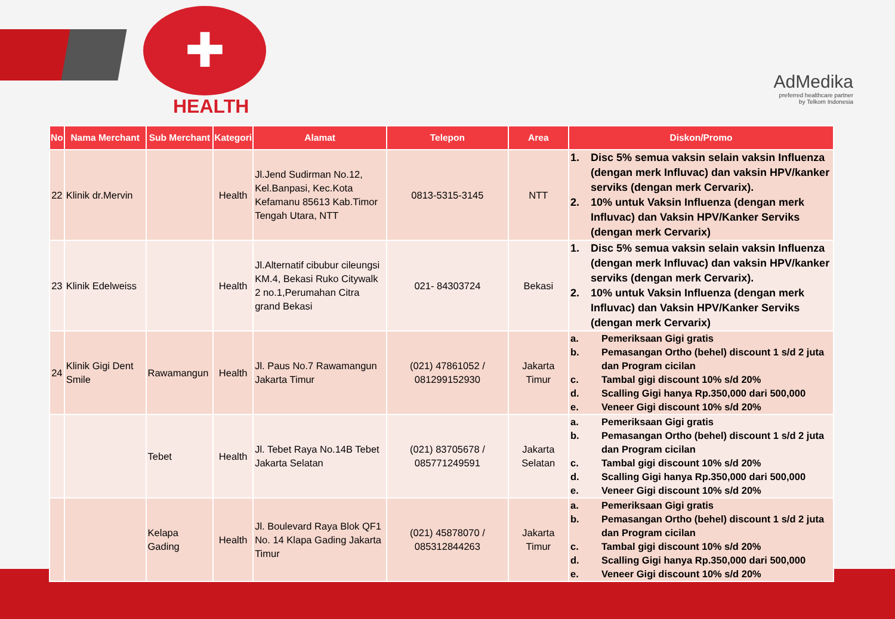✚
HEALTH
AdMedika
preferred healthcare partner
by Telkom Indonesia
| No | Nama Merchant | Sub Merchant | Kategori | Alamat | Telepon | Area | Diskon/Promo |
| --- | --- | --- | --- | --- | --- | --- | --- |
| 22 | Klinik dr.Mervin | | Health | Jl.Jend Sudirman No.12, Kel.Banpasi, Kec.Kota Kefamanu 85613 Kab.Timor Tengah Utara, NTT | 0813-5315-3145 | NTT | 1. Disc 5% semua vaksin selain vaksin Influenza (dengan merk Influvac) dan vaksin HPV/kanker serviks (dengan merk Cervarix). 2. 10% untuk Vaksin Influenza (dengan merk Influvac) dan Vaksin HPV/Kanker Serviks (dengan merk Cervarix) |
| 23 | Klinik Edelweiss | | Health | Jl.Alternatif cibubur cileungsi KM.4, Bekasi Ruko Citywalk 2 no.1,Perumahan Citra grand Bekasi | 021- 84303724 | Bekasi | 1. Disc 5% semua vaksin selain vaksin Influenza (dengan merk Influvac) dan vaksin HPV/kanker serviks (dengan merk Cervarix). 2. 10% untuk Vaksin Influenza (dengan merk Influvac) dan Vaksin HPV/Kanker Serviks (dengan merk Cervarix) |
| 24 | Klinik Gigi Dent Smile | Rawamangun | Health | Jl. Paus No.7 Rawamangun Jakarta Timur | (021) 47861052 / 081299152930 | Jakarta Timur | a. Pemeriksaan Gigi gratis b. Pemasangan Ortho (behel) discount 1 s/d 2 juta dan Program cicilan c. Tambal gigi discount 10% s/d 20% d. Scalling Gigi hanya Rp.350,000 dari 500,000 e. Veneer Gigi discount 10% s/d 20% |
| | | Tebet | Health | Jl. Tebet Raya No.14B Tebet Jakarta Selatan | (021) 83705678 / 085771249591 | Jakarta Selatan | a. Pemeriksaan Gigi gratis b. Pemasangan Ortho (behel) discount 1 s/d 2 juta dan Program cicilan c. Tambal gigi discount 10% s/d 20% d. Scalling Gigi hanya Rp.350,000 dari 500,000 e. Veneer Gigi discount 10% s/d 20% |
| | | Kelapa Gading | Health | Jl. Boulevard Raya Blok QF1 No. 14 Klapa Gading Jakarta Timur | (021) 45878070 / 085312844263 | Jakarta Timur | a. Pemeriksaan Gigi gratis b. Pemasangan Ortho (behel) discount 1 s/d 2 juta dan Program cicilan c. Tambal gigi discount 10% s/d 20% d. Scalling Gigi hanya Rp.350,000 dari 500,000 e. Veneer Gigi discount 10% s/d 20% |